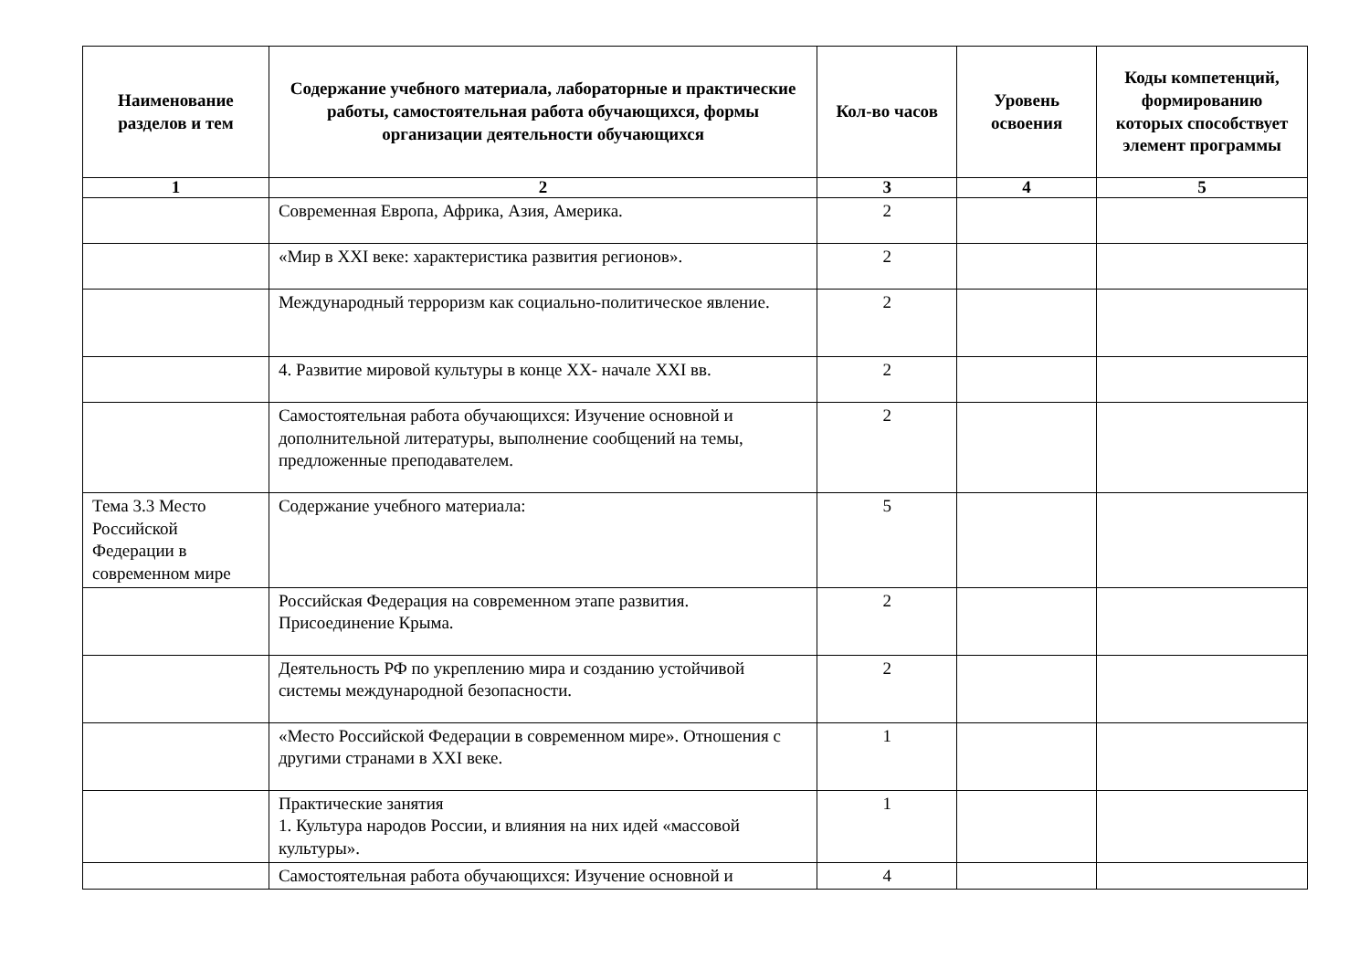| Наименование разделов и тем | Содержание учебного материала, лабораторные и практические работы, самостоятельная работа обучающихся, формы организации деятельности обучающихся | Кол-во часов | Уровень освоения | Коды компетенций, формированию которых способствует элемент программы |
| --- | --- | --- | --- | --- |
| 1 | 2 | 3 | 4 | 5 |
| | Современная Европа, Африка, Азия, Америка. | 2 | | |
| | «Мир в XXI веке: характеристика развития регионов». | 2 | | |
| | Международный терроризм как социально-политическое явление. | 2 | | |
| | 4. Развитие мировой культуры в конце XX- начале XXI вв. | 2 | | |
| | Самостоятельная работа обучающихся: Изучение основной и дополнительной литературы, выполнение сообщений на темы, предложенные преподавателем. | 2 | | |
| Тема 3.3 Место Российской Федерации в современном мире | Содержание учебного материала: | 5 | | |
| | Российская Федерация на современном этапе развития. Присоединение Крыма. | 2 | | |
| | Деятельность РФ по укреплению мира и созданию устойчивой системы международной безопасности. | 2 | | |
| | «Место Российской Федерации в современном мире». Отношения с другими странами в XXI веке. | 1 | | |
| | Практические занятия 1. Культура народов России, и влияния на них идей «массовой культуры». | 1 | | |
| | Самостоятельная работа обучающихся: Изучение основной и | 4 | | |